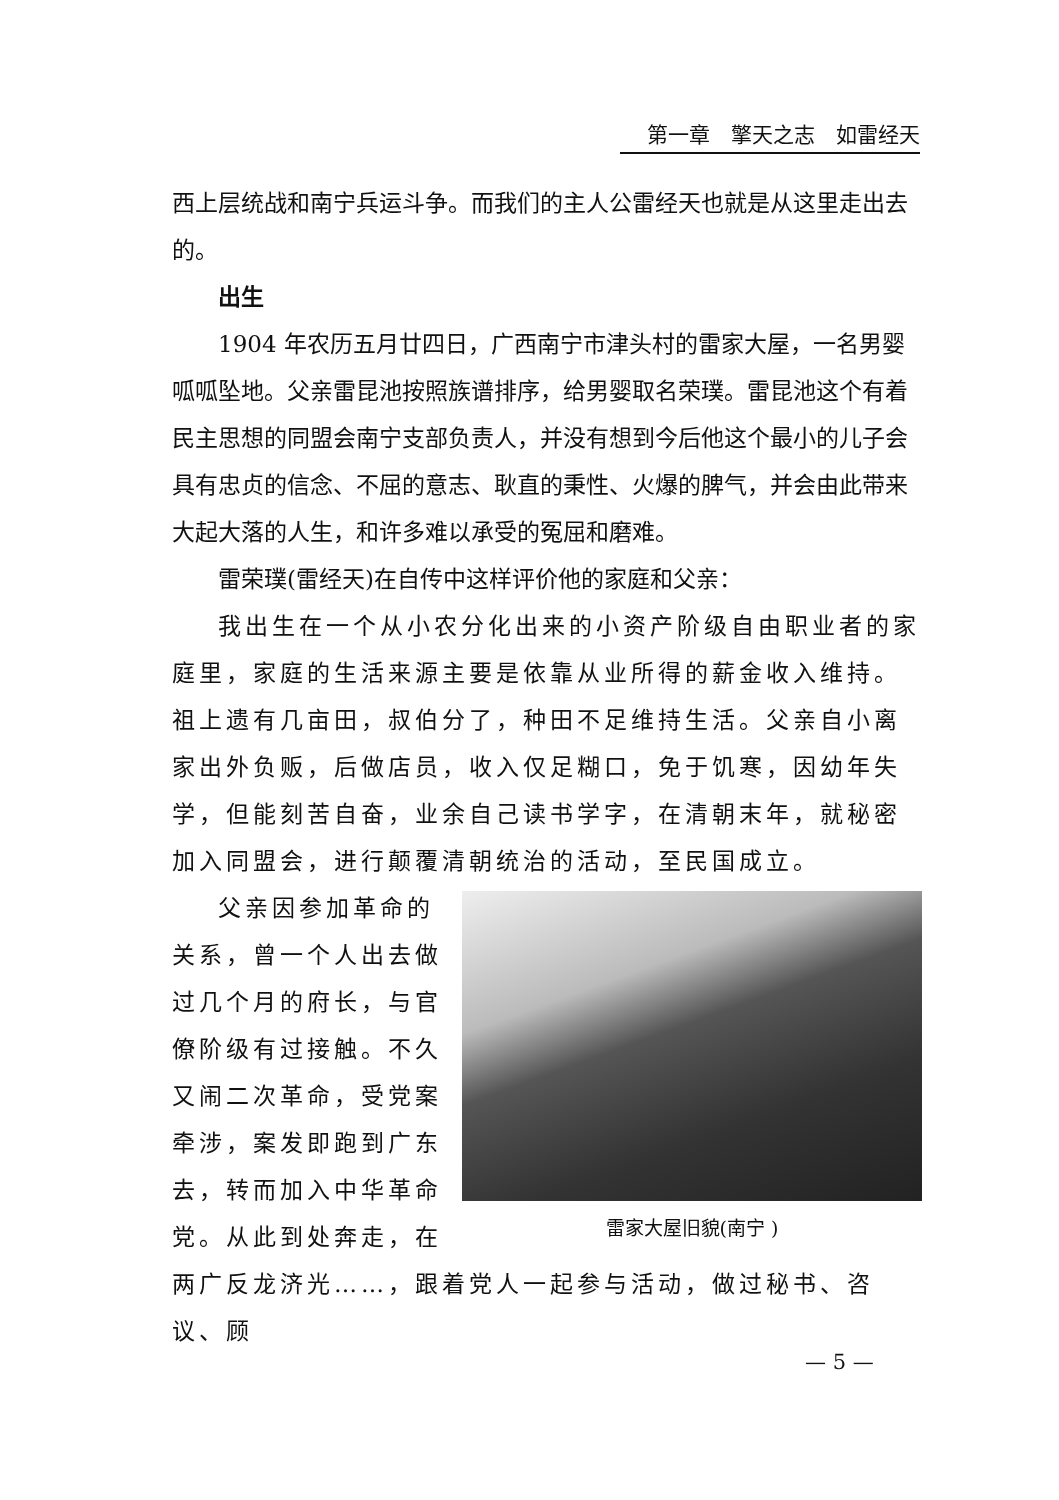第一章　擎天之志　如雷经天
西上层统战和南宁兵运斗争。而我们的主人公雷经天也就是从这里走出去的。
出生
1904 年农历五月廿四日，广西南宁市津头村的雷家大屋，一名男婴呱呱坠地。父亲雷昆池按照族谱排序，给男婴取名荣璞。雷昆池这个有着民主思想的同盟会南宁支部负责人，并没有想到今后他这个最小的儿子会具有忠贞的信念、不屈的意志、耿直的秉性、火爆的脾气，并会由此带来大起大落的人生，和许多难以承受的冤屈和磨难。
雷荣璞(雷经天)在自传中这样评价他的家庭和父亲：
我出生在一个从小农分化出来的小资产阶级自由职业者的家庭里，家庭的生活来源主要是依靠从业所得的薪金收入维持。祖上遗有几亩田，叔伯分了，种田不足维持生活。父亲自小离家出外负贩，后做店员，收入仅足糊口，免于饥寒，因幼年失学，但能刻苦自奋，业余自己读书学字，在清朝末年，就秘密加入同盟会，进行颠覆清朝统治的活动，至民国成立。
雷家大屋旧貌(南宁 )
父亲因参加革命的关系，曾一个人出去做过几个月的府长，与官僚阶级有过接触。不久又闹二次革命，受党案牵涉，案发即跑到广东去，转而加入中华革命党。从此到处奔走，在两广反龙济光……，跟着党人一起参与活动，做过秘书、咨议、顾
— 5 —